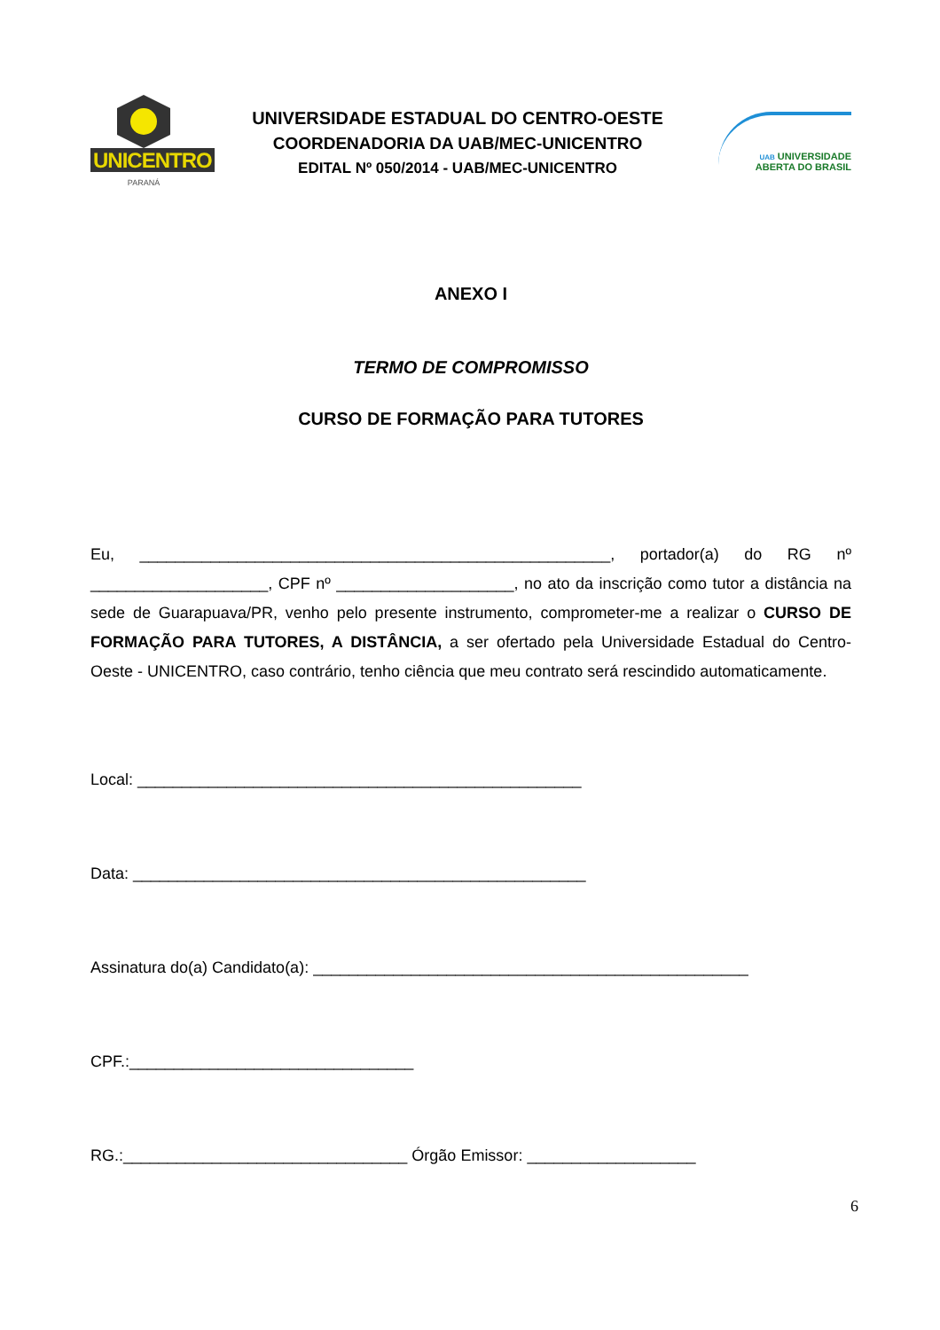UNICENTRO
PARANÁ
UNIVERSIDADE ESTADUAL DO CENTRO-OESTE
COORDENADORIA DA UAB/MEC-UNICENTRO
EDITAL Nº 050/2014 - UAB/MEC-UNICENTRO
UAB UNIVERSIDADE
ABERTA DO BRASIL
ANEXO I
TERMO DE COMPROMISSO
CURSO DE FORMAÇÃO PARA TUTORES
Eu, _____________________________________________________, portador(a) do RG nº ____________________, CPF nº ____________________, no ato da inscrição como tutor a distância na sede de Guarapuava/PR, venho pelo presente instrumento, comprometer-me a realizar o CURSO DE FORMAÇÃO PARA TUTORES, A DISTÂNCIA, a ser ofertado pela Universidade Estadual do Centro-Oeste - UNICENTRO, caso contrário, tenho ciência que meu contrato será rescindido automaticamente.
Local: __________________________________________________
Data: ___________________________________________________
Assinatura do(a) Candidato(a): _________________________________________________
CPF.:________________________________
RG.:________________________________ Órgão Emissor: ___________________
6